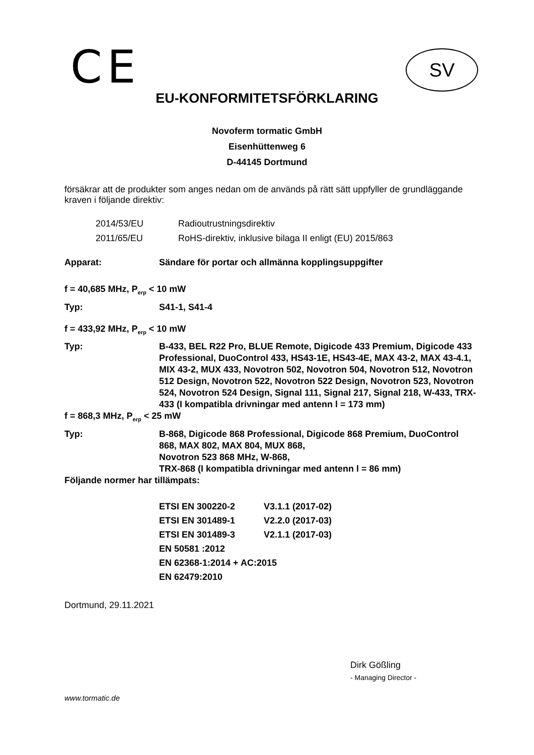CE SV
EU-KONFORMITETSFÖRKLARING
Novoferm tormatic GmbH
Eisenhüttenweg 6
D-44145 Dortmund
försäkrar att de produkter som anges nedan om de används på rätt sätt uppfyller de grundläggande kraven i följande direktiv:
| 2014/53/EU | Radioutrustningsdirektiv |
| 2011/65/EU | RoHS-direktiv, inklusive bilaga II enligt (EU) 2015/863 |
| Apparat: | Sändare för portar och allmänna kopplingsuppgifter |
| f = 40,685 MHz, P<sub>erp</sub> < 10 mW | |
| Typ: | S41-1, S41-4 |
| f = 433,92 MHz, P<sub>erp</sub> < 10 mW | |
| Typ: | B-433, BEL R22 Pro, BLUE Remote, Digicode 433 Premium, Digicode 433 Professional, DuoControl 433, HS43-1E, HS43-4E, MAX 43-2, MAX 43-4.1, MIX 43-2, MUX 433, Novotron 502, Novotron 504, Novotron 512, Novotron 512 Design, Novotron 522, Novotron 522 Design, Novotron 523, Novotron 524, Novotron 524 Design, Signal 111, Signal 217, Signal 218, W-433, TRX-433 (I kompatibla drivningar med antenn l = 173 mm) |
| f = 868,3 MHz, P<sub>erp</sub> < 25 mW | |
| Typ: | B-868, Digicode 868 Professional, Digicode 868 Premium, DuoControl 868, MAX 802, MAX 804, MUX 868, Novotron 523 868 MHz, W-868, TRX-868 (I kompatibla drivningar med antenn l = 86 mm) |
| Följande normer har tillämpats: | |
| ETSI EN 300220-2 | V3.1.1 (2017-02) |
| ETSI EN 301489-1 | V2.2.0 (2017-03) |
| ETSI EN 301489-3 | V2.1.1 (2017-03) |
| EN 50581 :2012 | |
| EN 62368-1:2014 + AC:2015 | |
| EN 62479:2010 | |
Dortmund, 29.11.2021
Dirk Gößling
- Managing Director -
www.tormatic.de